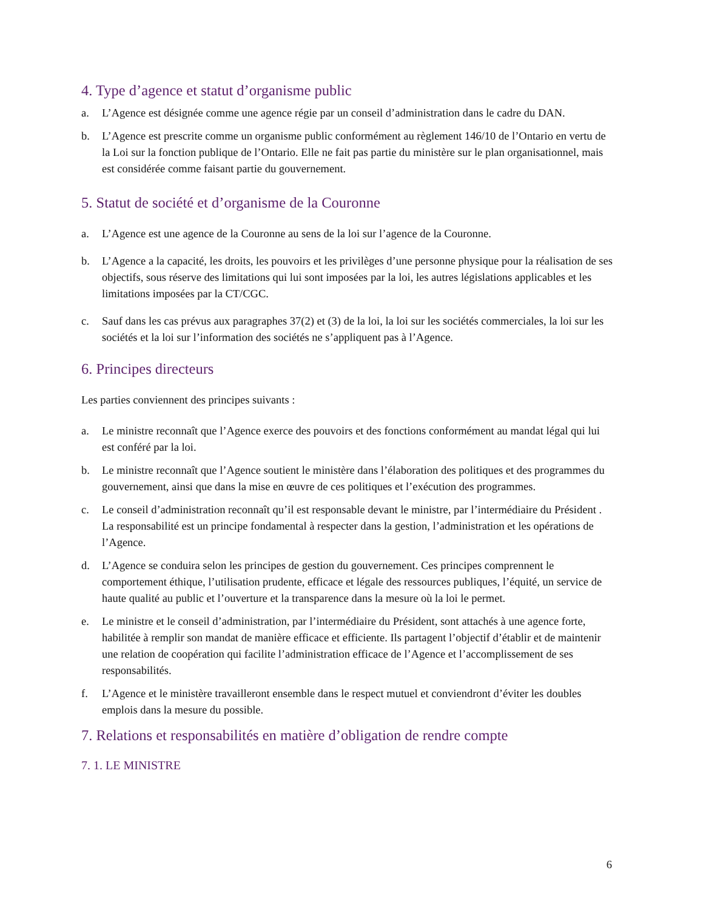4. Type d’agence et statut d’organisme public
a. L’Agence est désignée comme une agence régie par un conseil d’administration dans le cadre du DAN.
b. L’Agence est prescrite comme un organisme public conformément au règlement 146/10 de l’Ontario en vertu de la Loi sur la fonction publique de l’Ontario. Elle ne fait pas partie du ministère sur le plan organisationnel, mais est considérée comme faisant partie du gouvernement.
5. Statut de société et d’organisme de la Couronne
a. L’Agence est une agence de la Couronne au sens de la loi sur l’agence de la Couronne.
b. L’Agence a la capacité, les droits, les pouvoirs et les privilèges d’une personne physique pour la réalisation de ses objectifs, sous réserve des limitations qui lui sont imposées par la loi, les autres législations applicables et les limitations imposées par la CT/CGC.
c. Sauf dans les cas prévus aux paragraphes 37(2) et (3) de la loi, la loi sur les sociétés commerciales, la loi sur les sociétés et la loi sur l’information des sociétés ne s’appliquent pas à l’Agence.
6. Principes directeurs
Les parties conviennent des principes suivants :
a. Le ministre reconnaît que l’Agence exerce des pouvoirs et des fonctions conformément au mandat légal qui lui est conféré par la loi.
b. Le ministre reconnaît que l’Agence soutient le ministère dans l’élaboration des politiques et des programmes du gouvernement, ainsi que dans la mise en œuvre de ces politiques et l’exécution des programmes.
c. Le conseil d’administration reconnaît qu’il est responsable devant le ministre, par l’intermédiaire du Président . La responsabilité est un principe fondamental à respecter dans la gestion, l’administration et les opérations de l’Agence.
d. L’Agence se conduira selon les principes de gestion du gouvernement. Ces principes comprennent le comportement éthique, l’utilisation prudente, efficace et légale des ressources publiques, l’équité, un service de haute qualité au public et l’ouverture et la transparence dans la mesure où la loi le permet.
e. Le ministre et le conseil d’administration, par l’intermédiaire du Président, sont attachés à une agence forte, habilitée à remplir son mandat de manière efficace et efficiente. Ils partagent l’objectif d’établir et de maintenir une relation de coopération qui facilite l’administration efficace de l’Agence et l’accomplissement de ses responsabilités.
f. L’Agence et le ministère travailleront ensemble dans le respect mutuel et conviendront d’éviter les doubles emplois dans la mesure du possible.
7. Relations et responsabilités en matière d’obligation de rendre compte
7. 1. LE MINISTRE
6